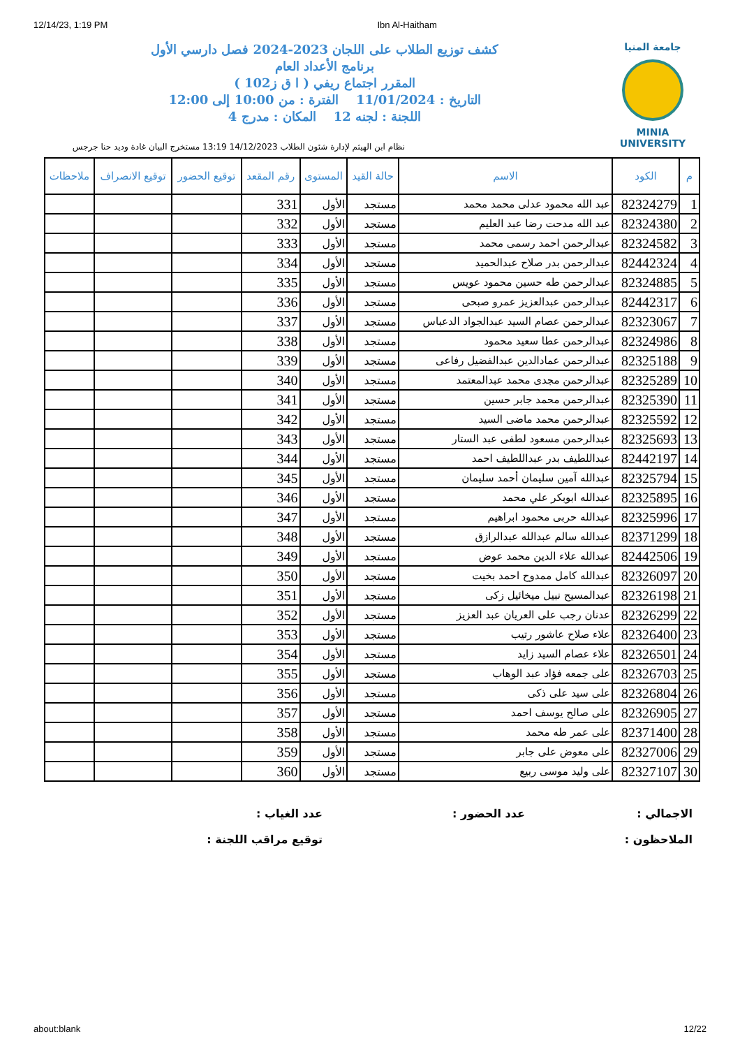12/14/23, 1:19 PM Ibn Al-Haitham
جامعة المنيا
MINIA UNIVERSITY
كشف توزيع الطلاب على اللجان 2023-2024 فصل دارسي الأول
برنامج الأعداد العام
المقرر اجتماع ريفي ( ا ق ز102 )
التاريخ : 11/01/2024 الفترة : من 10:00 إلى 12:00
اللجنة : لجنه 12 المكان : مدرج 4
نظام ابن الهيثم لإدارة شئون الطلاب 14/12/2023 13:19 مستخرج البيان غادة وديد حنا جرجس
| م | الكود | الاسم | حالة القيد | المستوى | رقم المقعد | توقيع الحضور | توقيع الانصراف | ملاحظات |
| --- | --- | --- | --- | --- | --- | --- | --- | --- |
| 1 | 82324279 | عبد الله محمود عدلى محمد محمد | مستجد | الأول | 331 | | | |
| 2 | 82324380 | عبد الله مدحت رضا عبد العليم | مستجد | الأول | 332 | | | |
| 3 | 82324582 | عبدالرحمن احمد رسمى محمد | مستجد | الأول | 333 | | | |
| 4 | 82442324 | عبدالرحمن بدر صلاح عبدالحميد | مستجد | الأول | 334 | | | |
| 5 | 82324885 | عبدالرحمن طه حسين محمود عويس | مستجد | الأول | 335 | | | |
| 6 | 82442317 | عبدالرحمن عبدالعزيز عمرو صبحى | مستجد | الأول | 336 | | | |
| 7 | 82323067 | عبدالرحمن عصام السيد عبدالجواد الدعباس | مستجد | الأول | 337 | | | |
| 8 | 82324986 | عبدالرحمن عطا سعيد محمود | مستجد | الأول | 338 | | | |
| 9 | 82325188 | عبدالرحمن عمادالدين عبدالفضيل رفاعى | مستجد | الأول | 339 | | | |
| 10 | 82325289 | عبدالرحمن مجدى محمد عبدالمعتمد | مستجد | الأول | 340 | | | |
| 11 | 82325390 | عبدالرحمن محمد جابر حسين | مستجد | الأول | 341 | | | |
| 12 | 82325592 | عبدالرحمن محمد ماضى السيد | مستجد | الأول | 342 | | | |
| 13 | 82325693 | عبدالرحمن مسعود لطفى عبد الستار | مستجد | الأول | 343 | | | |
| 14 | 82442197 | عبداللطيف بدر عبداللطيف احمد | مستجد | الأول | 344 | | | |
| 15 | 82325794 | عبدالله آمين سليمان أحمد سليمان | مستجد | الأول | 345 | | | |
| 16 | 82325895 | عبدالله ابوبكر علي محمد | مستجد | الأول | 346 | | | |
| 17 | 82325996 | عبدالله حربى محمود ابراهيم | مستجد | الأول | 347 | | | |
| 18 | 82371299 | عبدالله سالم عبدالله عبدالرازق | مستجد | الأول | 348 | | | |
| 19 | 82442506 | عبدالله علاء الدين محمد عوض | مستجد | الأول | 349 | | | |
| 20 | 82326097 | عبدالله كامل ممدوح احمد بخيت | مستجد | الأول | 350 | | | |
| 21 | 82326198 | عبدالمسيح نبيل ميخائيل زكى | مستجد | الأول | 351 | | | |
| 22 | 82326299 | عدنان رجب على العريان عبد العزيز | مستجد | الأول | 352 | | | |
| 23 | 82326400 | علاء صلاح عاشور رتيب | مستجد | الأول | 353 | | | |
| 24 | 82326501 | علاء عصام السيد زايد | مستجد | الأول | 354 | | | |
| 25 | 82326703 | على جمعه فؤاد عبد الوهاب | مستجد | الأول | 355 | | | |
| 26 | 82326804 | على سيد على ذكى | مستجد | الأول | 356 | | | |
| 27 | 82326905 | على صالح يوسف احمد | مستجد | الأول | 357 | | | |
| 28 | 82371400 | على عمر طه محمد | مستجد | الأول | 358 | | | |
| 29 | 82327006 | على معوض على جابر | مستجد | الأول | 359 | | | |
| 30 | 82327107 | على وليد موسى ربيع | مستجد | الأول | 360 | | | |
الاجمالي :
عدد الحضور :
عدد الغياب :
الملاحظون :
توقيع مراقب اللجنة :
about:blank 12/22